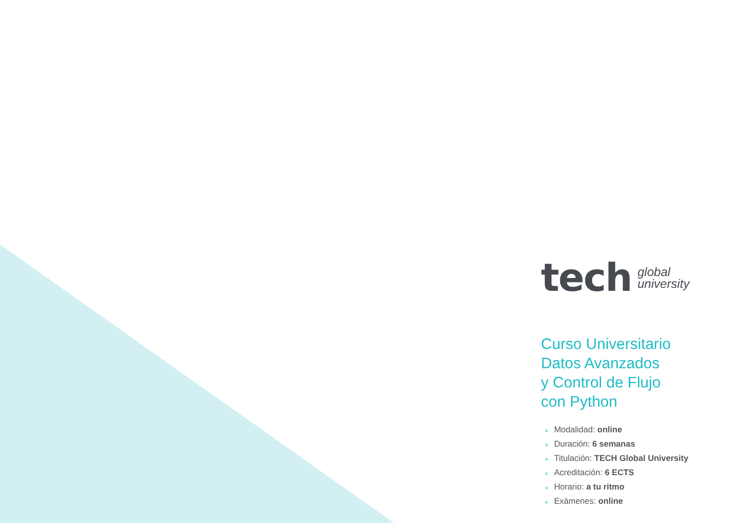tech
global
university
Curso Universitario
Datos Avanzados
y Control de Flujo
con Python
» Modalidad: online
» Duración: 6 semanas
» Titulación: TECH Global University
» Acreditación: 6 ECTS
» Horario: a tu ritmo
» Exámenes: online